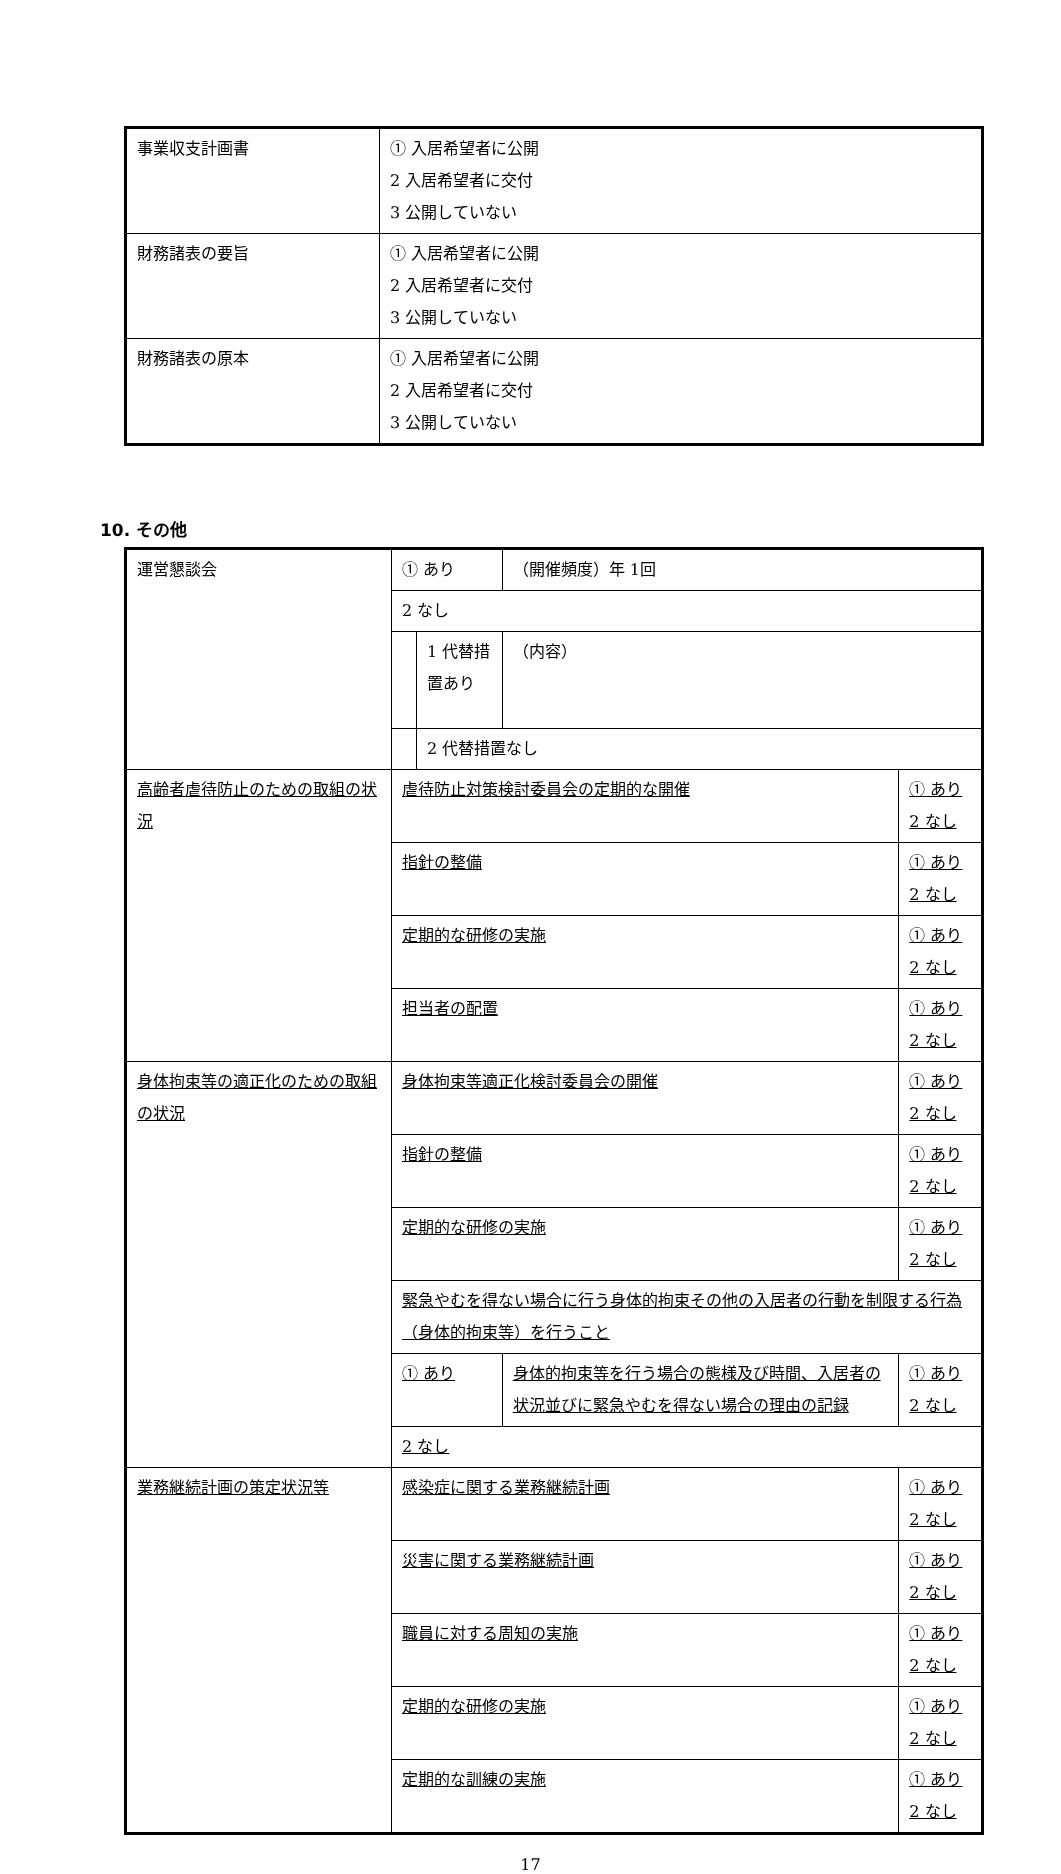| 事業収支計画書 | ① 入居希望者に公開 2 入居希望者に交付 3 公開していない |
| 財務諸表の要旨 | ① 入居希望者に公開 2 入居希望者に交付 3 公開していない |
| 財務諸表の原本 | ① 入居希望者に公開 2 入居希望者に交付 3 公開していない |
10. その他
| 運営懇談会 | ① あり | | （開催頻度）年 1回 | |
| | 2 なし | | | |
| | | 1 代替措置あり | （内容） | |
| | | 2 代替措置なし | | |
| 高齢者虐待防止のための取組の状況 | 虐待防止対策検討委員会の定期的な開催 | | | ① あり 2 なし |
| | 指針の整備 | | | ① あり 2 なし |
| | 定期的な研修の実施 | | | ① あり 2 なし |
| | 担当者の配置 | | | ① あり 2 なし |
| 身体拘束等の適正化のための取組の状況 | 身体拘束等適正化検討委員会の開催 | | | ① あり 2 なし |
| | 指針の整備 | | | ① あり 2 なし |
| | 定期的な研修の実施 | | | ① あり 2 なし |
| | 緊急やむを得ない場合に行う身体的拘束その他の入居者の行動を制限する行為（身体的拘束等）を行うこと | | | |
| | ① あり | | 身体的拘束等を行う場合の態様及び時間、入居者の状況並びに緊急やむを得ない場合の理由の記録 | ① あり 2 なし |
| | 2 なし | | | |
| 業務継続計画の策定状況等 | 感染症に関する業務継続計画 | | | ① あり 2 なし |
| | 災害に関する業務継続計画 | | | ① あり 2 なし |
| | 職員に対する周知の実施 | | | ① あり 2 なし |
| | 定期的な研修の実施 | | | ① あり 2 なし |
| | 定期的な訓練の実施 | | | ① あり 2 なし |
17